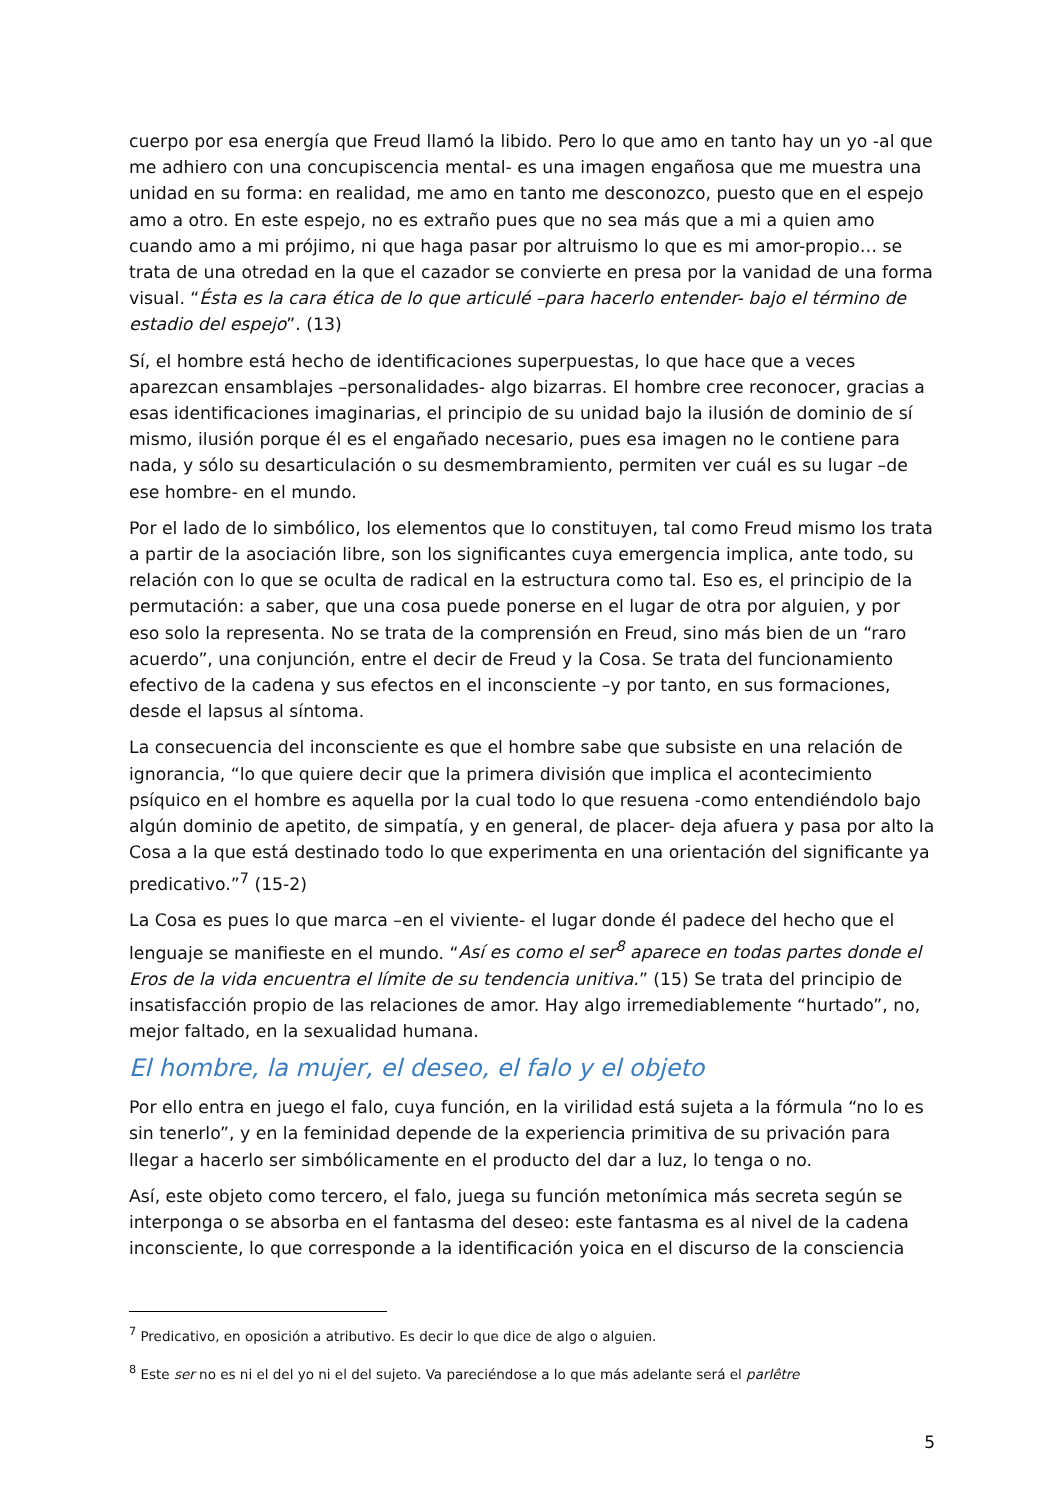cuerpo por esa energía que Freud llamó la libido. Pero lo que amo en tanto hay un yo -al que me adhiero con una concupiscencia mental- es una imagen engañosa que me muestra una unidad en su forma: en realidad, me amo en tanto me desconozco, puesto que en el espejo amo a otro. En este espejo, no es extraño pues que no sea más que a mi a quien amo cuando amo a mi prójimo, ni que haga pasar por altruismo lo que es mi amor-propio… se trata de una otredad en la que el cazador se convierte en presa por la vanidad de una forma visual. “Ésta es la cara ética de lo que articulé –para hacerlo entender- bajo el término de estadio del espejo”. (13)
Sí, el hombre está hecho de identificaciones superpuestas, lo que hace que a veces aparezcan ensamblajes –personalidades- algo bizarras. El hombre cree reconocer, gracias a esas identificaciones imaginarias, el principio de su unidad bajo la ilusión de dominio de sí mismo, ilusión porque él es el engañado necesario, pues esa imagen no le contiene para nada, y sólo su desarticulación o su desmembramiento, permiten ver cuál es su lugar –de ese hombre- en el mundo.
Por el lado de lo simbólico, los elementos que lo constituyen, tal como Freud mismo los trata a partir de la asociación libre, son los significantes cuya emergencia implica, ante todo, su relación con lo que se oculta de radical en la estructura como tal. Eso es, el principio de la permutación: a saber, que una cosa puede ponerse en el lugar de otra por alguien, y por eso solo la representa. No se trata de la comprensión en Freud, sino más bien de un “raro acuerdo”, una conjunción, entre el decir de Freud y la Cosa. Se trata del funcionamiento efectivo de la cadena y sus efectos en el inconsciente –y por tanto, en sus formaciones, desde el lapsus al síntoma.
La consecuencia del inconsciente es que el hombre sabe que subsiste en una relación de ignorancia, “lo que quiere decir que la primera división que implica el acontecimiento psíquico en el hombre es aquella por la cual todo lo que resuena -como entendiéndolo bajo algún dominio de apetito, de simpatía, y en general, de placer- deja afuera y pasa por alto la Cosa a la que está destinado todo lo que experimenta en una orientación del significante ya predicativo.”<sup>7</sup> (15-2)
La Cosa es pues lo que marca –en el viviente- el lugar donde él padece del hecho que el lenguaje se manifieste en el mundo. “Así es como el ser<sup>8</sup> aparece en todas partes donde el Eros de la vida encuentra el límite de su tendencia unitiva.” (15) Se trata del principio de insatisfacción propio de las relaciones de amor. Hay algo irremediablemente “hurtado”, no, mejor faltado, en la sexualidad humana.
El hombre, la mujer, el deseo, el falo y el objeto
Por ello entra en juego el falo, cuya función, en la virilidad está sujeta a la fórmula “no lo es sin tenerlo”, y en la feminidad depende de la experiencia primitiva de su privación para llegar a hacerlo ser simbólicamente en el producto del dar a luz, lo tenga o no.
Así, este objeto como tercero, el falo, juega su función metonímica más secreta según se interponga o se absorba en el fantasma del deseo: este fantasma es al nivel de la cadena inconsciente, lo que corresponde a la identificación yoica en el discurso de la consciencia
<sup>7</sup> Predicativo, en oposición a atributivo. Es decir lo que dice de algo o alguien.
<sup>8</sup> Este ser no es ni el del yo ni el del sujeto. Va pareciéndose a lo que más adelante será el parlêtre
5